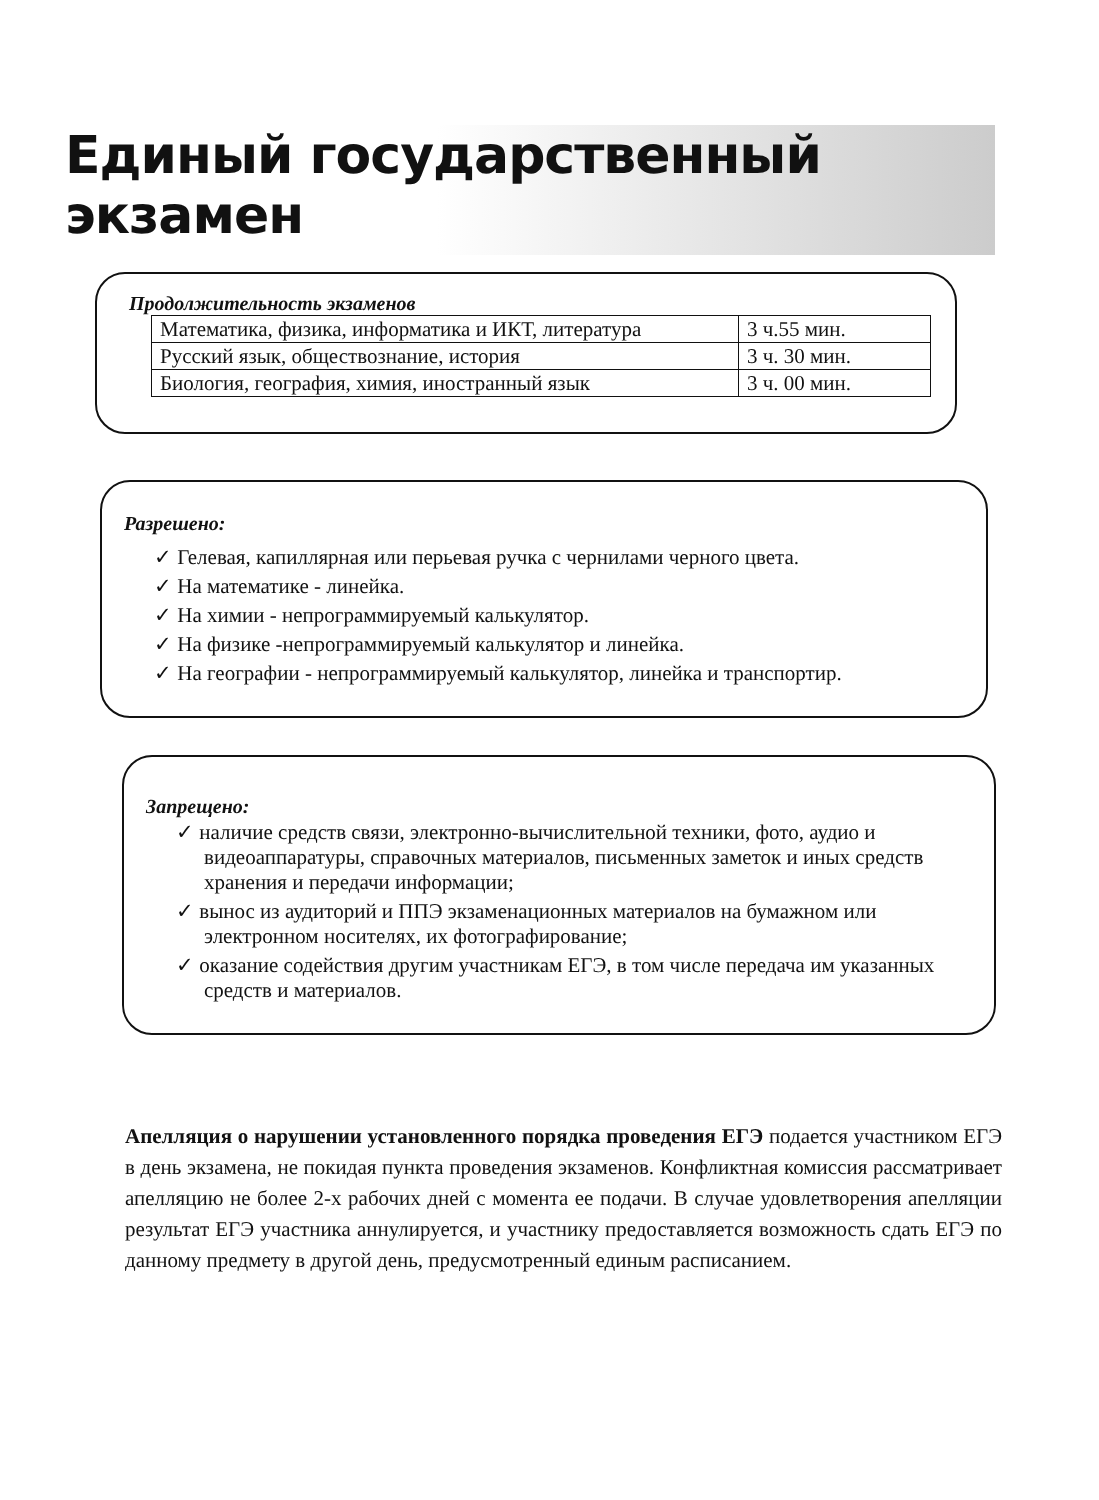Единый государственный экзамен
Продолжительность экзаменов
| Математика, физика, информатика и ИКТ, литература | 3 ч.55 мин. |
| Русский язык, обществознание, история | 3 ч. 30 мин. |
| Биология, география, химия, иностранный язык | 3 ч. 00 мин. |
Разрешено:
✓ Гелевая, капиллярная или перьевая ручка с чернилами черного цвета.
✓ На математике - линейка.
✓ На химии - непрограммируемый калькулятор.
✓ На физике -непрограммируемый калькулятор и линейка.
✓ На географии - непрограммируемый калькулятор, линейка и транспортир.
Запрещено:
✓ наличие средств связи, электронно-вычислительной техники, фото, аудио и видеоаппаратуры, справочных материалов, письменных заметок и иных средств хранения и передачи информации;
✓ вынос из аудиторий и ППЭ экзаменационных материалов на бумажном или электронном носителях, их фотографирование;
✓ оказание содействия другим участникам ЕГЭ, в том числе передача им указанных средств и материалов.
Апелляция о нарушении установленного порядка проведения ЕГЭ подается участником ЕГЭ в день экзамена, не покидая пункта проведения экзаменов. Конфликтная комиссия рассматривает апелляцию не более 2-х рабочих дней с момента ее подачи. В случае удовлетворения апелляции результат ЕГЭ участника аннулируется, и участнику предоставляется возможность сдать ЕГЭ по данному предмету в другой день, предусмотренный единым расписанием.